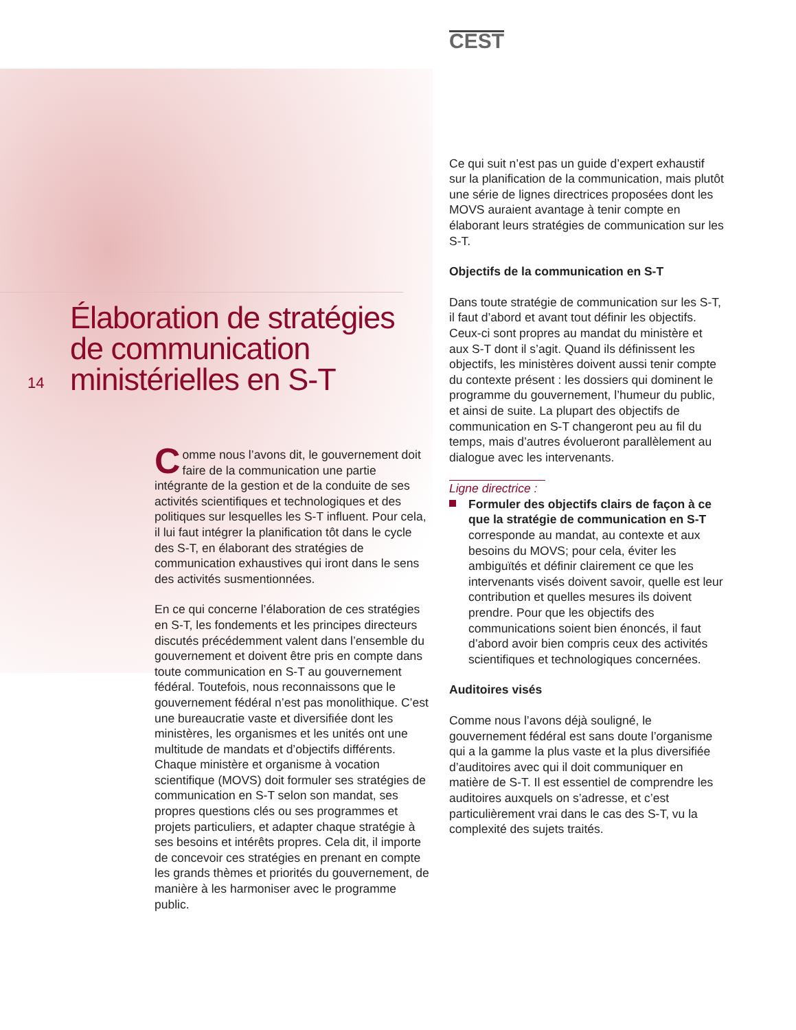Élaboration de stratégies de communication ministérielles en S-T
14
Comme nous l’avons dit, le gouvernement doit faire de la communication une partie intégrante de la gestion et de la conduite de ses activités scientifiques et technologiques et des politiques sur lesquelles les S-T influent. Pour cela, il lui faut intégrer la planification tôt dans le cycle des S-T, en élaborant des stratégies de communication exhaustives qui iront dans le sens des activités susmentionnées.
En ce qui concerne l’élaboration de ces stratégies en S-T, les fondements et les principes directeurs discutés précédemment valent dans l’ensemble du gouvernement et doivent être pris en compte dans toute communication en S-T au gouvernement fédéral. Toutefois, nous reconnaissons que le gouvernement fédéral n’est pas monolithique. C’est une bureaucratie vaste et diversifiée dont les ministères, les organismes et les unités ont une multitude de mandats et d’objectifs différents. Chaque ministère et organisme à vocation scientifique (MOVS) doit formuler ses stratégies de communication en S-T selon son mandat, ses propres questions clés ou ses programmes et projets particuliers, et adapter chaque stratégie à ses besoins et intérêts propres. Cela dit, il importe de concevoir ces stratégies en prenant en compte les grands thèmes et priorités du gouvernement, de manière à les harmoniser avec le programme public.
CEST
Ce qui suit n’est pas un guide d’expert exhaustif sur la planification de la communication, mais plutôt une série de lignes directrices proposées dont les MOVS auraient avantage à tenir compte en élaborant leurs stratégies de communication sur les S-T.
Objectifs de la communication en S-T
Dans toute stratégie de communication sur les S-T, il faut d’abord et avant tout définir les objectifs. Ceux-ci sont propres au mandat du ministère et aux S-T dont il s’agit. Quand ils définissent les objectifs, les ministères doivent aussi tenir compte du contexte présent : les dossiers qui dominent le programme du gouvernement, l’humeur du public, et ainsi de suite. La plupart des objectifs de communication en S-T changeront peu au fil du temps, mais d’autres évolueront parallèlement au dialogue avec les intervenants.
Ligne directrice :
Formuler des objectifs clairs de façon à ce que la stratégie de communication en S-T corresponde au mandat, au contexte et aux besoins du MOVS; pour cela, éviter les ambiguïtés et définir clairement ce que les intervenants visés doivent savoir, quelle est leur contribution et quelles mesures ils doivent prendre. Pour que les objectifs des communications soient bien énoncés, il faut d’abord avoir bien compris ceux des activités scientifiques et technologiques concernées.
Auditoires visés
Comme nous l’avons déjà souligné, le gouvernement fédéral est sans doute l’organisme qui a la gamme la plus vaste et la plus diversifiée d’auditoires avec qui il doit communiquer en matière de S-T. Il est essentiel de comprendre les auditoires auxquels on s’adresse, et c’est particulièrement vrai dans le cas des S-T, vu la complexité des sujets traités.